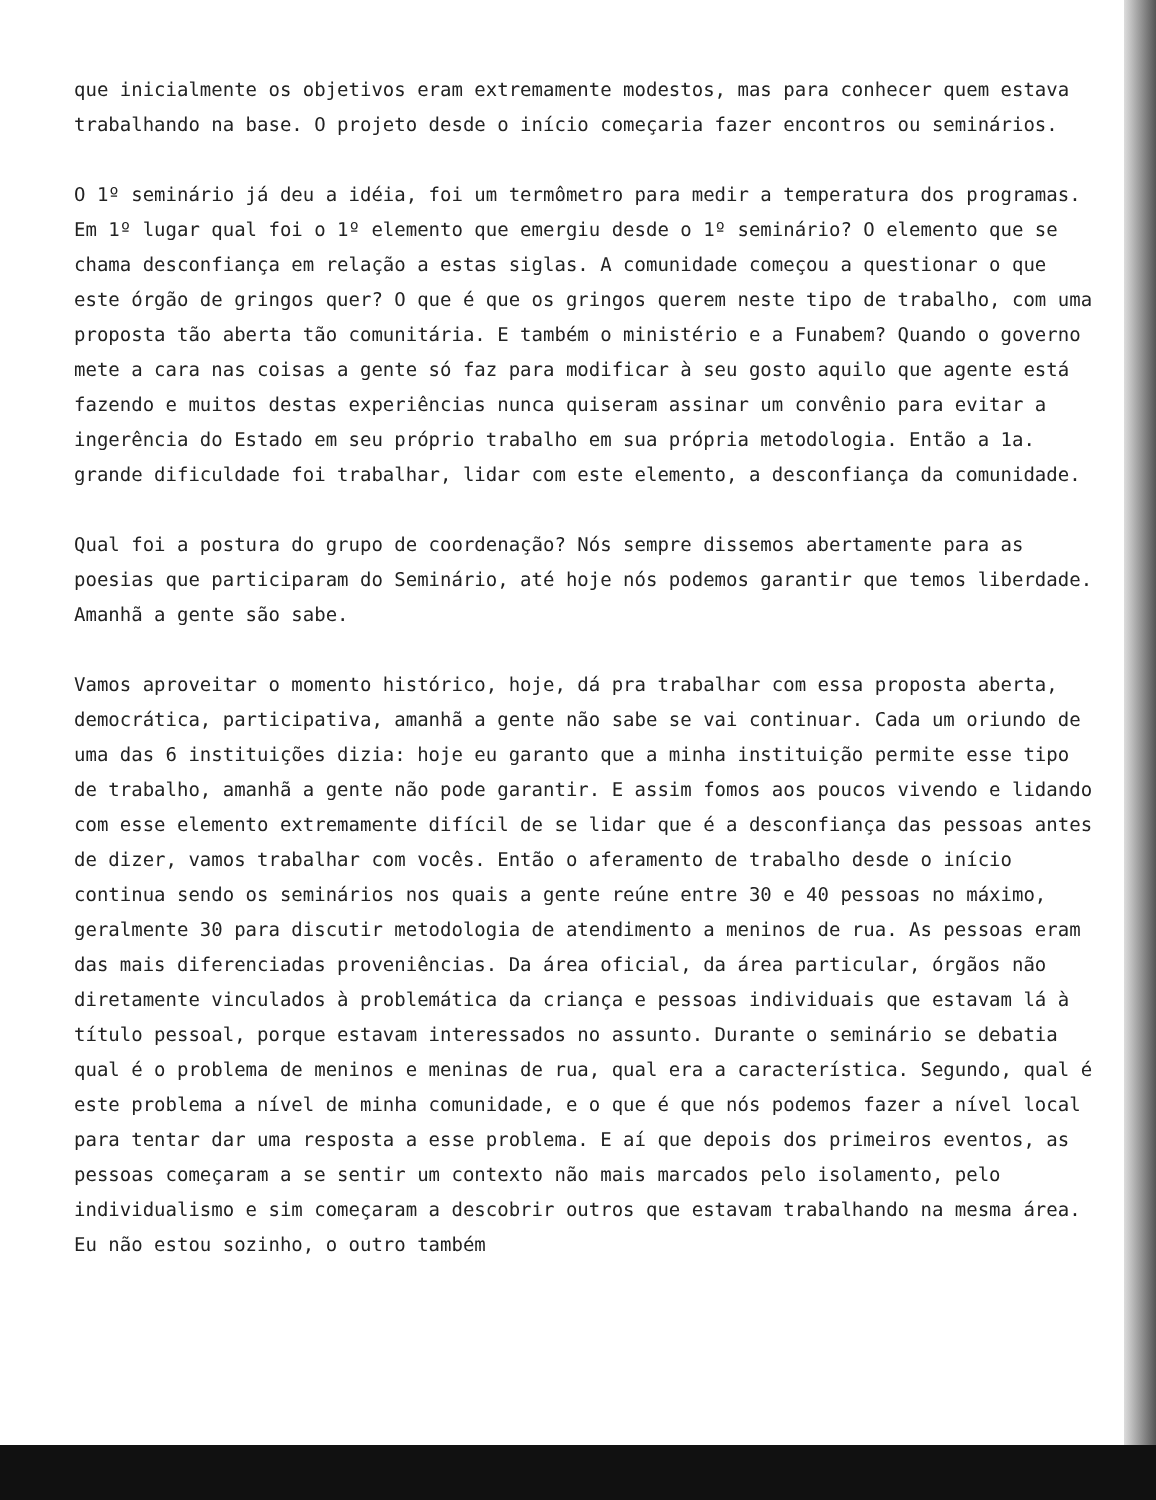que inicialmente os objetivos eram extremamente modestos, mas para conhecer quem estava trabalhando na base. O projeto desde o início começaria fazer encontros ou seminários.
O 1º seminário já deu a idéia, foi um termômetro para medir a temperatura dos programas. Em 1º lugar qual foi o 1º elemento que emergiu desde o 1º seminário? O elemento que se chama desconfiança em relação a estas siglas. A comunidade começou a questionar o que este órgão de gringos quer? O que é que os gringos querem neste tipo de trabalho, com uma proposta tão aberta tão comunitária. E também o ministério e a Funabem? Quando o governo mete a cara nas coisas a gente só faz para modificar à seu gosto aquilo que agente está fazendo e muitos destas experiências nunca quiseram assinar um convênio para evitar a ingerência do Estado em seu próprio trabalho em sua própria metodologia. Então a 1a. grande dificuldade foi trabalhar, lidar com este elemento, a desconfiança da comunidade.
Qual foi a postura do grupo de coordenação? Nós sempre dissemos abertamente para as poesias que participaram do Seminário, até hoje nós podemos garantir que temos liberdade. Amanhã a gente são sabe.
Vamos aproveitar o momento histórico, hoje, dá pra trabalhar com essa proposta aberta, democrática, participativa, amanhã a gente não sabe se vai continuar. Cada um oriundo de uma das 6 instituições dizia: hoje eu garanto que a minha instituição permite esse tipo de trabalho, amanhã a gente não pode garantir. E assim fomos aos poucos vivendo e lidando com esse elemento extremamente difícil de se lidar que é a desconfiança das pessoas antes de dizer, vamos trabalhar com vocês. Então o aferamento de trabalho desde o início continua sendo os seminários nos quais a gente reúne entre 30 e 40 pessoas no máximo, geralmente 30 para discutir metodologia de atendimento a meninos de rua. As pessoas eram das mais diferenciadas proveniências. Da área oficial, da área particular, órgãos não diretamente vinculados à problemática da criança e pessoas individuais que estavam lá à título pessoal, porque estavam interessados no assunto. Durante o seminário se debatia qual é o problema de meninos e meninas de rua, qual era a característica. Segundo, qual é este problema a nível de minha comunidade, e o que é que nós podemos fazer a nível local para tentar dar uma resposta a esse problema. E aí que depois dos primeiros eventos, as pessoas começaram a se sentir um contexto não mais marcados pelo isolamento, pelo individualismo e sim começaram a descobrir outros que estavam trabalhando na mesma área. Eu não estou sozinho, o outro também